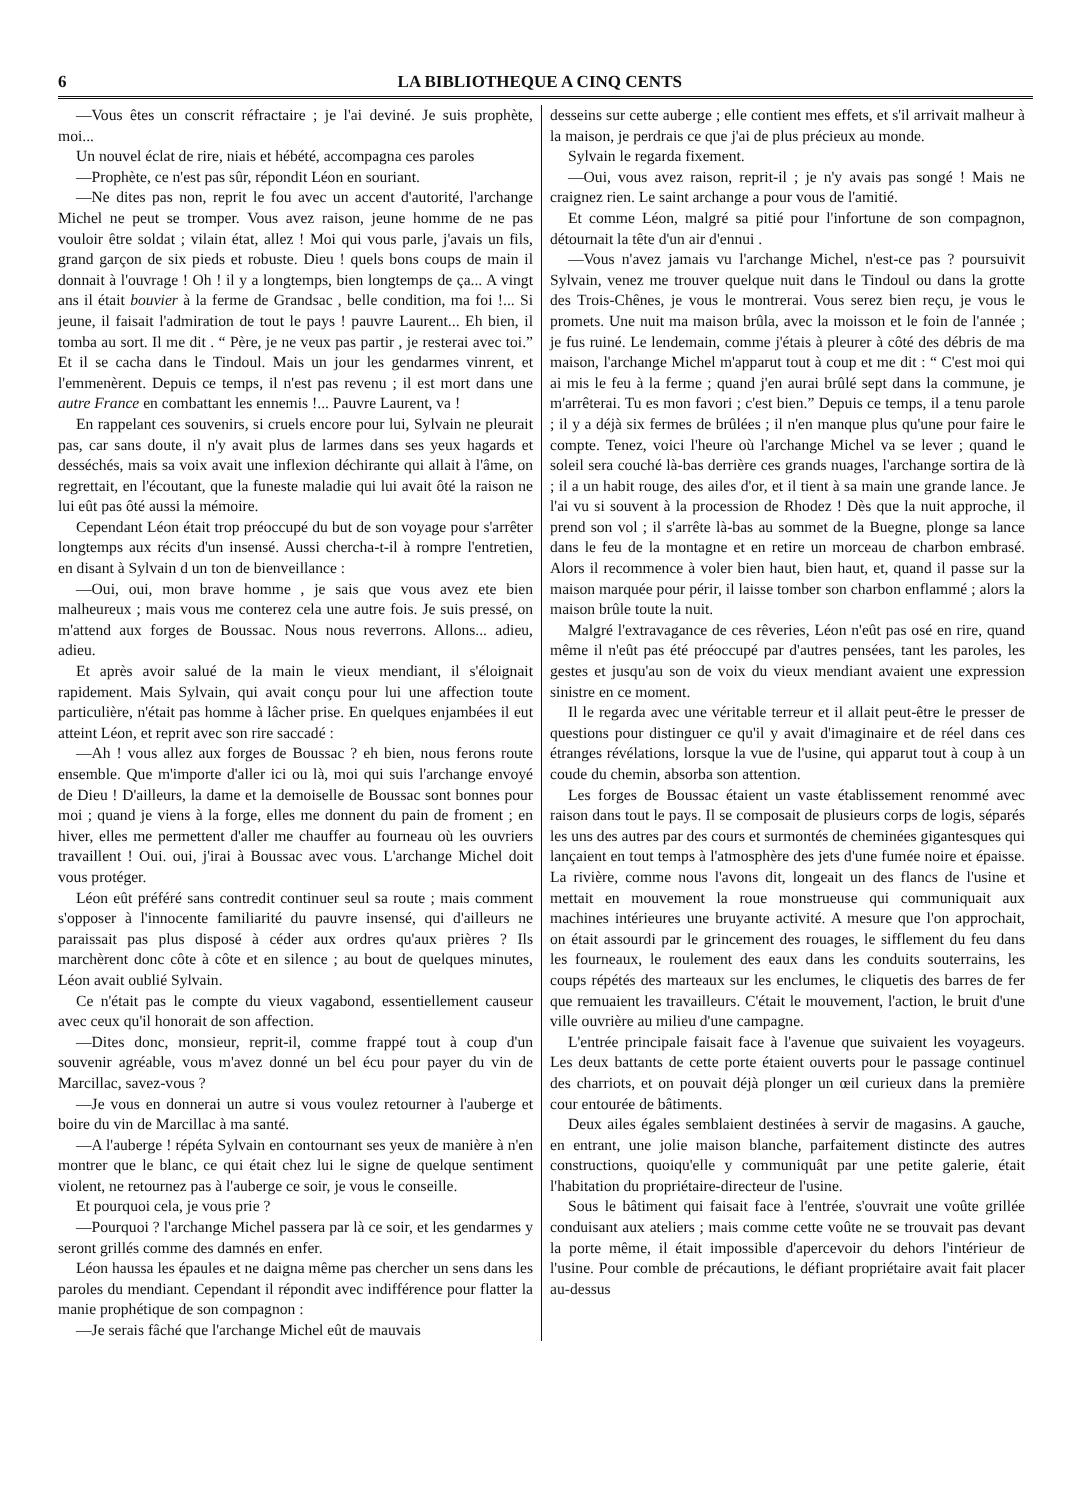6 LA BIBLIOTHEQUE A CINQ CENTS
—Vous êtes un conscrit réfractaire ; je l'ai deviné. Je suis prophète, moi...
Un nouvel éclat de rire, niais et hébété, accompagna ces paroles
—Prophète, ce n'est pas sûr, répondit Léon en souriant.
—Ne dites pas non, reprit le fou avec un accent d'autorité, l'archange Michel ne peut se tromper. Vous avez raison, jeune homme de ne pas vouloir être soldat ; vilain état, allez ! Moi qui vous parle, j'avais un fils, grand garçon de six pieds et robuste. Dieu ! quels bons coups de main il donnait à l'ouvrage ! Oh ! il y a longtemps, bien longtemps de ça... A vingt ans il était bouvier à la ferme de Grandsac , belle condition, ma foi !... Si jeune, il faisait l'admiration de tout le pays ! pauvre Laurent... Eh bien, il tomba au sort. Il me dit . “ Père, je ne veux pas partir , je resterai avec toi.” Et il se cacha dans le Tindoul. Mais un jour les gendarmes vinrent, et l'emmenèrent. Depuis ce temps, il n'est pas revenu ; il est mort dans une autre France en combattant les ennemis !... Pauvre Laurent, va !
En rappelant ces souvenirs, si cruels encore pour lui, Sylvain ne pleurait pas, car sans doute, il n'y avait plus de larmes dans ses yeux hagards et desséchés, mais sa voix avait une inflexion déchirante qui allait à l'âme, on regrettait, en l'écoutant, que la funeste maladie qui lui avait ôté la raison ne lui eût pas ôté aussi la mémoire.
Cependant Léon était trop préoccupé du but de son voyage pour s'arrêter longtemps aux récits d'un insensé. Aussi chercha-t-il à rompre l'entretien, en disant à Sylvain d un ton de bienveillance :
—Oui, oui, mon brave homme , je sais que vous avez ete bien malheureux ; mais vous me conterez cela une autre fois. Je suis pressé, on m'attend aux forges de Boussac. Nous nous reverrons. Allons... adieu, adieu.
Et après avoir salué de la main le vieux mendiant, il s'éloignait rapidement. Mais Sylvain, qui avait conçu pour lui une affection toute particulière, n'était pas homme à lâcher prise. En quelques enjambées il eut atteint Léon, et reprit avec son rire saccadé :
—Ah ! vous allez aux forges de Boussac ? eh bien, nous ferons route ensemble. Que m'importe d'aller ici ou là, moi qui suis l'archange envoyé de Dieu ! D'ailleurs, la dame et la demoiselle de Boussac sont bonnes pour moi ; quand je viens à la forge, elles me donnent du pain de froment ; en hiver, elles me permettent d'aller me chauffer au fourneau où les ouvriers travaillent ! Oui. oui, j'irai à Boussac avec vous. L'archange Michel doit vous protéger.
Léon eût préféré sans contredit continuer seul sa route ; mais comment s'opposer à l'innocente familiarité du pauvre insensé, qui d'ailleurs ne paraissait pas plus disposé à céder aux ordres qu'aux prières ? Ils marchèrent donc côte à côte et en silence ; au bout de quelques minutes, Léon avait oublié Sylvain.
Ce n'était pas le compte du vieux vagabond, essentiellement causeur avec ceux qu'il honorait de son affection.
—Dites donc, monsieur, reprit-il, comme frappé tout à coup d'un souvenir agréable, vous m'avez donné un bel écu pour payer du vin de Marcillac, savez-vous ?
—Je vous en donnerai un autre si vous voulez retourner à l'auberge et boire du vin de Marcillac à ma santé.
—A l'auberge ! répéta Sylvain en contournant ses yeux de manière à n'en montrer que le blanc, ce qui était chez lui le signe de quelque sentiment violent, ne retournez pas à l'auberge ce soir, je vous le conseille.
Et pourquoi cela, je vous prie ?
—Pourquoi ? l'archange Michel passera par là ce soir, et les gendarmes y seront grillés comme des damnés en enfer.
Léon haussa les épaules et ne daigna même pas chercher un sens dans les paroles du mendiant. Cependant il répondit avec indifférence pour flatter la manie prophétique de son compagnon :
—Je serais fâché que l'archange Michel eût de mauvais
desseins sur cette auberge ; elle contient mes effets, et s'il arrivait malheur à la maison, je perdrais ce que j'ai de plus précieux au monde.
Sylvain le regarda fixement.
—Oui, vous avez raison, reprit-il ; je n'y avais pas songé ! Mais ne craignez rien. Le saint archange a pour vous de l'amitié.
Et comme Léon, malgré sa pitié pour l'infortune de son compagnon, détournait la tête d'un air d'ennui .
—Vous n'avez jamais vu l'archange Michel, n'est-ce pas ? poursuivit Sylvain, venez me trouver quelque nuit dans le Tindoul ou dans la grotte des Trois-Chênes, je vous le montrerai. Vous serez bien reçu, je vous le promets. Une nuit ma maison brûla, avec la moisson et le foin de l'année ; je fus ruiné. Le lendemain, comme j'étais à pleurer à côté des débris de ma maison, l'archange Michel m'apparut tout à coup et me dit : “ C'est moi qui ai mis le feu à la ferme ; quand j'en aurai brûlé sept dans la commune, je m'arrêterai. Tu es mon favori ; c'est bien.” Depuis ce temps, il a tenu parole ; il y a déjà six fermes de brûlées ; il n'en manque plus qu'une pour faire le compte. Tenez, voici l'heure où l'archange Michel va se lever ; quand le soleil sera couché là-bas derrière ces grands nuages, l'archange sortira de là ; il a un habit rouge, des ailes d'or, et il tient à sa main une grande lance. Je l'ai vu si souvent à la procession de Rhodez ! Dès que la nuit approche, il prend son vol ; il s'arrête là-bas au sommet de la Buegne, plonge sa lance dans le feu de la montagne et en retire un morceau de charbon embrasé. Alors il recommence à voler bien haut, bien haut, et, quand il passe sur la maison marquée pour périr, il laisse tomber son charbon enflammé ; alors la maison brûle toute la nuit.
Malgré l'extravagance de ces rêveries, Léon n'eût pas osé en rire, quand même il n'eût pas été préoccupé par d'autres pensées, tant les paroles, les gestes et jusqu'au son de voix du vieux mendiant avaient une expression sinistre en ce moment.
Il le regarda avec une véritable terreur et il allait peut-être le presser de questions pour distinguer ce qu'il y avait d'imaginaire et de réel dans ces étranges révélations, lorsque la vue de l'usine, qui apparut tout à coup à un coude du chemin, absorba son attention.
Les forges de Boussac étaient un vaste établissement renommé avec raison dans tout le pays. Il se composait de plusieurs corps de logis, séparés les uns des autres par des cours et surmontés de cheminées gigantesques qui lançaient en tout temps à l'atmosphère des jets d'une fumée noire et épaisse. La rivière, comme nous l'avons dit, longeait un des flancs de l'usine et mettait en mouvement la roue monstrueuse qui communiquait aux machines intérieures une bruyante activité. A mesure que l'on approchait, on était assourdi par le grincement des rouages, le sifflement du feu dans les fourneaux, le roulement des eaux dans les conduits souterrains, les coups répétés des marteaux sur les enclumes, le cliquetis des barres de fer que remuaient les travailleurs. C'était le mouvement, l'action, le bruit d'une ville ouvrière au milieu d'une campagne.
L'entrée principale faisait face à l'avenue que suivaient les voyageurs. Les deux battants de cette porte étaient ouverts pour le passage continuel des charriots, et on pouvait déjà plonger un œil curieux dans la première cour entourée de bâtiments.
Deux ailes égales semblaient destinées à servir de magasins. A gauche, en entrant, une jolie maison blanche, parfaitement distincte des autres constructions, quoiqu'elle y communiquât par une petite galerie, était l'habitation du propriétaire-directeur de l'usine.
Sous le bâtiment qui faisait face à l'entrée, s'ouvrait une voûte grillée conduisant aux ateliers ; mais comme cette voûte ne se trouvait pas devant la porte même, il était impossible d'apercevoir du dehors l'intérieur de l'usine. Pour comble de précautions, le défiant propriétaire avait fait placer au-dessus